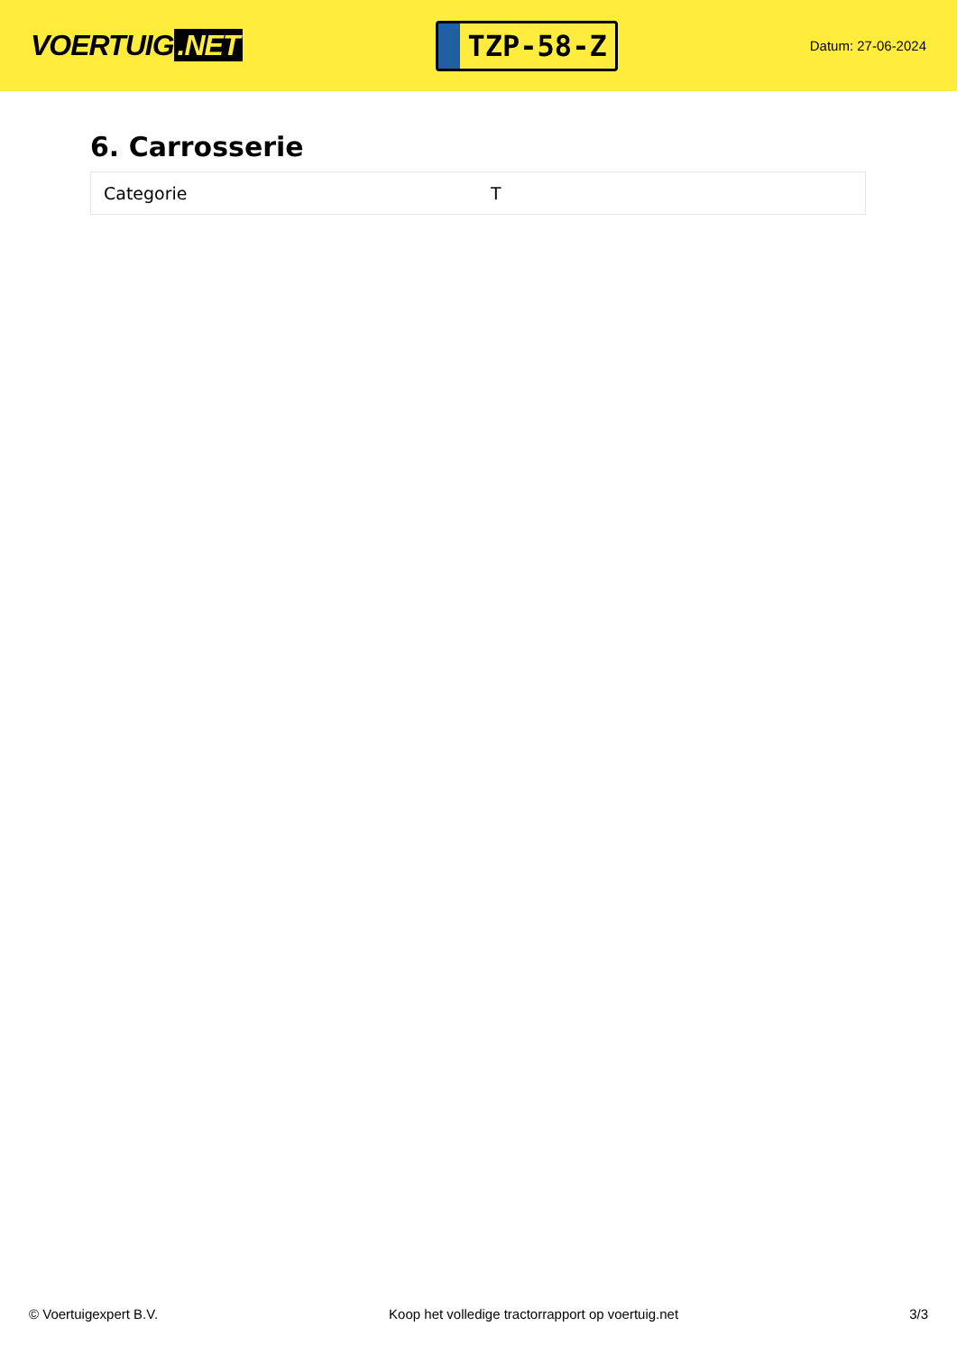VOERTUIG.NET
TZP-58-Z
Datum: 27-06-2024
6. Carrosserie
| Categorie | T |
© Voertuigexpert B.V. Koop het volledige tractorrapport op voertuig.net 3/3